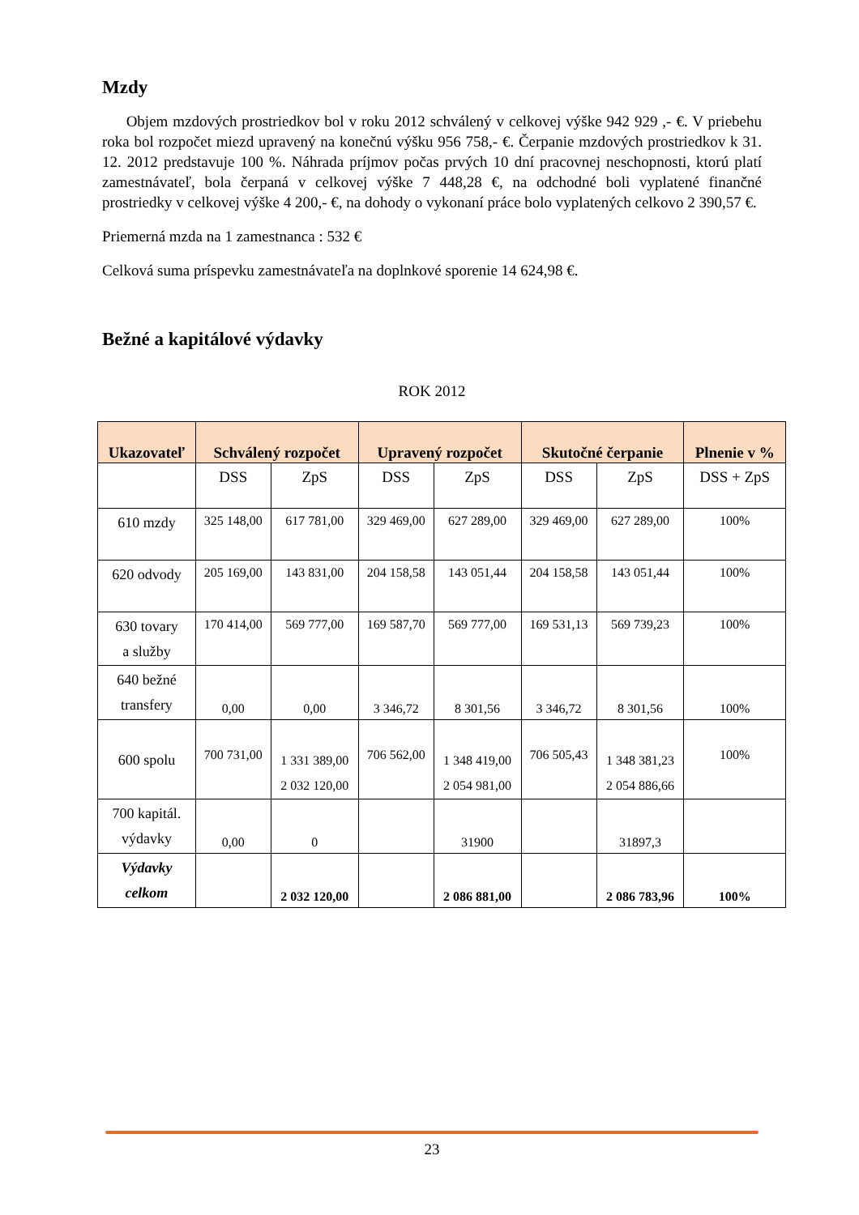Mzdy
Objem mzdových prostriedkov bol v roku 2012 schválený v celkovej výške 942 929 ,- €. V priebehu roka bol rozpočet miezd upravený na konečnú výšku 956 758,- €. Čerpanie mzdových prostriedkov k 31. 12. 2012 predstavuje 100 %. Náhrada príjmov počas prvých 10 dní pracovnej neschopnosti, ktorú platí zamestnávateľ, bola čerpaná v celkovej výške 7 448,28 €, na odchodné boli vyplatené finančné prostriedky v celkovej výške 4 200,- €, na dohody o vykonaní práce bolo vyplatených celkovo 2 390,57 €.
Priemerná mzda na 1 zamestnanca : 532 €
Celková suma príspevku zamestnávateľa na doplnkové sporenie 14 624,98 €.
Bežné a kapitálové výdavky
ROK 2012
| Ukazovateľ | Schválený rozpočet | | Upravený rozpočet | | Skutočné čerpanie | | Plnenie v % |
| --- | --- | --- | --- | --- | --- | --- | --- |
| | DSS | ZpS | DSS | ZpS | DSS | ZpS | DSS + ZpS |
| 610 mzdy | 325 148,00 | 617 781,00 | 329 469,00 | 627 289,00 | 329 469,00 | 627 289,00 | 100% |
| 620 odvody | 205 169,00 | 143 831,00 | 204 158,58 | 143 051,44 | 204 158,58 | 143 051,44 | 100% |
| 630 tovary a služby | 170 414,00 | 569 777,00 | 169 587,70 | 569 777,00 | 169 531,13 | 569 739,23 | 100% |
| 640 bežné transfery | 0,00 | 0,00 | 3 346,72 | 8 301,56 | 3 346,72 | 8 301,56 | 100% |
| 600 spolu | 700 731,00 | 1 331 389,00 2 032 120,00 | 706 562,00 | 1 348 419,00 2 054 981,00 | 706 505,43 | 1 348 381,23 2 054 886,66 | 100% |
| 700 kapitál. výdavky | 0,00 | 0 | | 31900 | | 31897,3 | |
| Výdavky celkom | | 2 032 120,00 | | 2 086 881,00 | | 2 086 783,96 | 100% |
23